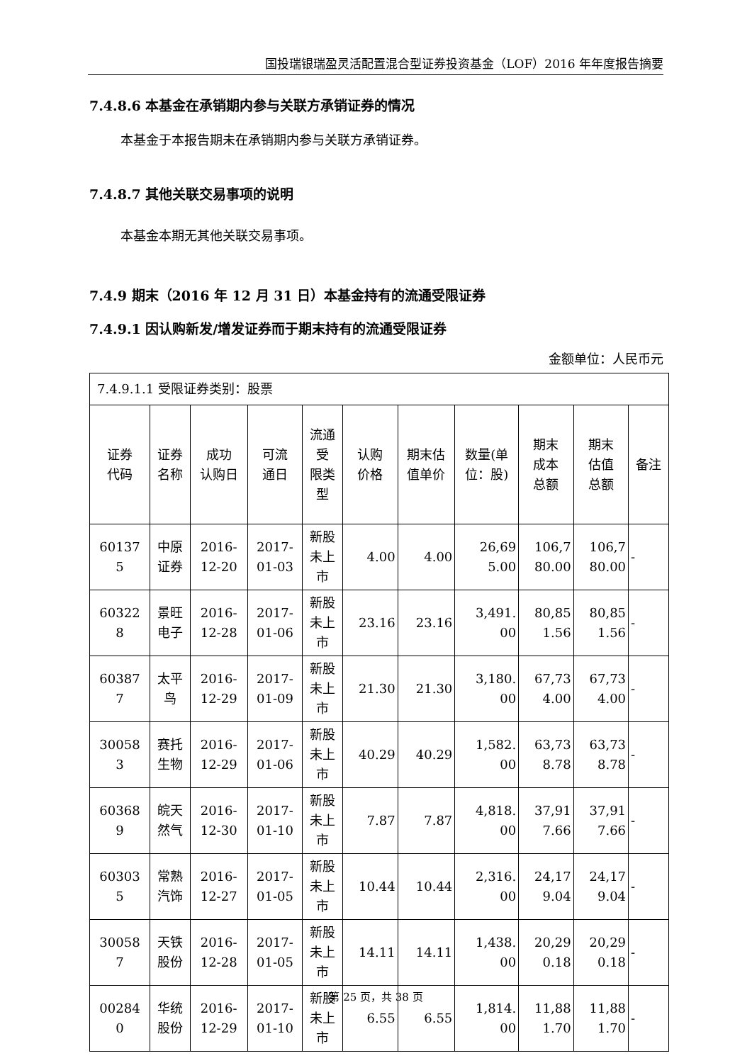国投瑞银瑞盈灵活配置混合型证券投资基金（LOF）2016 年年度报告摘要
7.4.8.6 本基金在承销期内参与关联方承销证券的情况
本基金于本报告期未在承销期内参与关联方承销证券。
7.4.8.7 其他关联交易事项的说明
本基金本期无其他关联交易事项。
7.4.9 期末（2016 年 12 月 31 日）本基金持有的流通受限证券
7.4.9.1 因认购新发/增发证券而于期末持有的流通受限证券
金额单位：人民币元
| 7.4.9.1.1 受限证券类别：股票 | | | | | | | | | | |
| 证券 代码 | 证券 名称 | 成功 认购日 | 可流 通日 | 流通 受 限类 型 | 认购 价格 | 期末估 值单价 | 数量(单 位：股) | 期末 成本 总额 | 期末 估值 总额 | 备注 |
| 60137 5 | 中原 证券 | 2016- 12-20 | 2017- 01-03 | 新股 未上 市 | 4.00 | 4.00 | 26,69 5.00 | 106,7 80.00 | 106,7 80.00 | - |
| 60322 8 | 景旺 电子 | 2016- 12-28 | 2017- 01-06 | 新股 未上 市 | 23.16 | 23.16 | 3,491. 00 | 80,85 1.56 | 80,85 1.56 | - |
| 60387 7 | 太平 鸟 | 2016- 12-29 | 2017- 01-09 | 新股 未上 市 | 21.30 | 21.30 | 3,180. 00 | 67,73 4.00 | 67,73 4.00 | - |
| 30058 3 | 赛托 生物 | 2016- 12-29 | 2017- 01-06 | 新股 未上 市 | 40.29 | 40.29 | 1,582. 00 | 63,73 8.78 | 63,73 8.78 | - |
| 60368 9 | 皖天 然气 | 2016- 12-30 | 2017- 01-10 | 新股 未上 市 | 7.87 | 7.87 | 4,818. 00 | 37,91 7.66 | 37,91 7.66 | - |
| 60303 5 | 常熟 汽饰 | 2016- 12-27 | 2017- 01-05 | 新股 未上 市 | 10.44 | 10.44 | 2,316. 00 | 24,17 9.04 | 24,17 9.04 | - |
| 30058 7 | 天铁 股份 | 2016- 12-28 | 2017- 01-05 | 新股 未上 市 | 14.11 | 14.11 | 1,438. 00 | 20,29 0.18 | 20,29 0.18 | - |
| 00284 0 | 华统 股份 | 2016- 12-29 | 2017- 01-10 | 新股 未上 市 | 6.55 | 6.55 | 1,814. 00 | 11,88 1.70 | 11,88 1.70 | - |
第 25 页，共 38 页